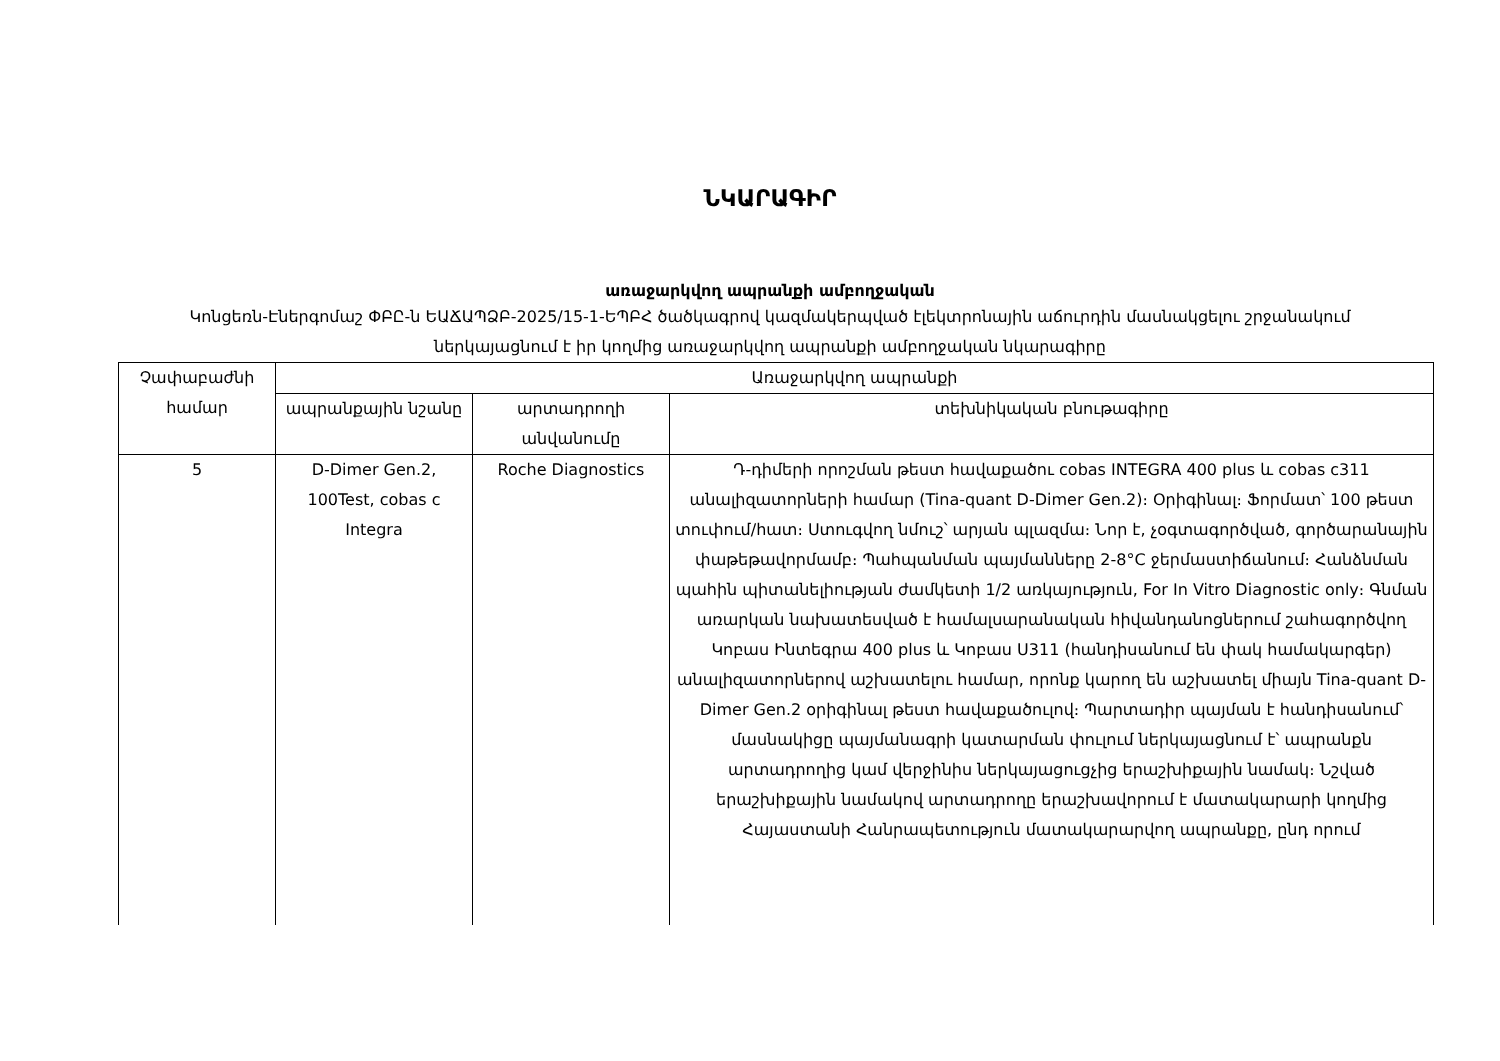ՆԿԱՐԱԳԻՐ
առաջարկվող ապրանքի ամբողջական
Կոնցեռն-Էներգոմաշ ՓԲԸ-ն ԵԱՃԱՊՁԲ-2025/15-1-ԵՊԲՀ ծածկագրով կազմակերպված էլեկտրոնային աճուրդին մասնակցելու շրջանակում ներկայացնում է իր կողմից առաջարկվող ապրանքի ամբողջական նկարագիրը
| Չափաբաժնի համար | Առաջարկվող ապրանքի | | |
| --- | --- | --- | --- |
| | ապրանքային նշանը | արտադրողի անվանումը | տեխնիկական բնութագիրը |
| 5 | D-Dimer Gen.2, 100Test, cobas c Integra | Roche Diagnostics | Դ-դիմերի որոշման թեստ հավաքածու cobas INTEGRA 400 plus և cobas c311 անալիզատորների համար (Tina-quant D-Dimer Gen.2)։ Օրիգինալ։ Ֆորմատ՝ 100 թեստ տուփում/հատ։ Ստուգվող նմուշ՝ արյան պլազմա։ Նոր է, չօգտագործված, գործարանային փաթեթավորմամբ։ Պահպանման պայմանները 2-8°C ջերմաստիճանում։ Հանձնման պահին պիտանելիության ժամկետի 1/2 առկայություն, For In Vitro Diagnostic only։ Գնման առարկան նախատեսված է համալսարանական հիվանդանոցներում շահագործվող Կոբաս Ինտեգրա 400 plus և Կոբաս Ս311 (հանդիսանում են փակ համակարգեր) անալիզատորներով աշխատելու համար, որոնք կարող են աշխատել միայն Tina-quant D-Dimer Gen.2 օրիգինալ թեստ հավաքածուլով։ Պարտադիր պայման է հանդիսանում՝ մասնակիցը պայմանագրի կատարման փուլում ներկայացնում է՝ ապրանքն արտադրողից կամ վերջինիս ներկայացուցչից երաշխիքային նամակ։ Նշված երաշխիքային նամակով արտադրողը երաշխավորում է մատակարարի կողմից Հայաստանի Հանրապետություն մատակարարվող ապրանքը, ընդ որում |